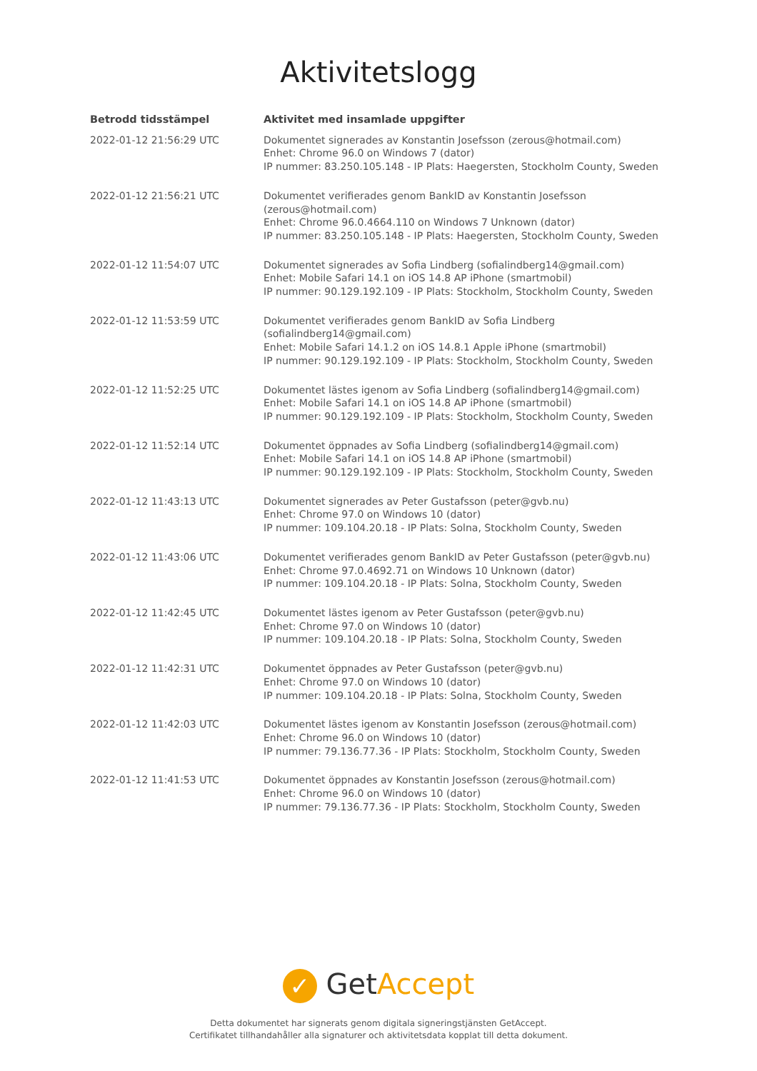Aktivitetslogg
| Betrodd tidsstämpel | Aktivitet med insamlade uppgifter |
| --- | --- |
| 2022-01-12 21:56:29 UTC | Dokumentet signerades av Konstantin Josefsson (zerous@hotmail.com) Enhet: Chrome 96.0 on Windows 7 (dator) IP nummer: 83.250.105.148 - IP Plats: Haegersten, Stockholm County, Sweden |
| 2022-01-12 21:56:21 UTC | Dokumentet verifierades genom BankID av Konstantin Josefsson (zerous@hotmail.com) Enhet: Chrome 96.0.4664.110 on Windows 7 Unknown (dator) IP nummer: 83.250.105.148 - IP Plats: Haegersten, Stockholm County, Sweden |
| 2022-01-12 11:54:07 UTC | Dokumentet signerades av Sofia Lindberg (sofialindberg14@gmail.com) Enhet: Mobile Safari 14.1 on iOS 14.8 AP iPhone (smartmobil) IP nummer: 90.129.192.109 - IP Plats: Stockholm, Stockholm County, Sweden |
| 2022-01-12 11:53:59 UTC | Dokumentet verifierades genom BankID av Sofia Lindberg (sofialindberg14@gmail.com) Enhet: Mobile Safari 14.1.2 on iOS 14.8.1 Apple iPhone (smartmobil) IP nummer: 90.129.192.109 - IP Plats: Stockholm, Stockholm County, Sweden |
| 2022-01-12 11:52:25 UTC | Dokumentet lästes igenom av Sofia Lindberg (sofialindberg14@gmail.com) Enhet: Mobile Safari 14.1 on iOS 14.8 AP iPhone (smartmobil) IP nummer: 90.129.192.109 - IP Plats: Stockholm, Stockholm County, Sweden |
| 2022-01-12 11:52:14 UTC | Dokumentet öppnades av Sofia Lindberg (sofialindberg14@gmail.com) Enhet: Mobile Safari 14.1 on iOS 14.8 AP iPhone (smartmobil) IP nummer: 90.129.192.109 - IP Plats: Stockholm, Stockholm County, Sweden |
| 2022-01-12 11:43:13 UTC | Dokumentet signerades av Peter Gustafsson (peter@gvb.nu) Enhet: Chrome 97.0 on Windows 10 (dator) IP nummer: 109.104.20.18 - IP Plats: Solna, Stockholm County, Sweden |
| 2022-01-12 11:43:06 UTC | Dokumentet verifierades genom BankID av Peter Gustafsson (peter@gvb.nu) Enhet: Chrome 97.0.4692.71 on Windows 10 Unknown (dator) IP nummer: 109.104.20.18 - IP Plats: Solna, Stockholm County, Sweden |
| 2022-01-12 11:42:45 UTC | Dokumentet lästes igenom av Peter Gustafsson (peter@gvb.nu) Enhet: Chrome 97.0 on Windows 10 (dator) IP nummer: 109.104.20.18 - IP Plats: Solna, Stockholm County, Sweden |
| 2022-01-12 11:42:31 UTC | Dokumentet öppnades av Peter Gustafsson (peter@gvb.nu) Enhet: Chrome 97.0 on Windows 10 (dator) IP nummer: 109.104.20.18 - IP Plats: Solna, Stockholm County, Sweden |
| 2022-01-12 11:42:03 UTC | Dokumentet lästes igenom av Konstantin Josefsson (zerous@hotmail.com) Enhet: Chrome 96.0 on Windows 10 (dator) IP nummer: 79.136.77.36 - IP Plats: Stockholm, Stockholm County, Sweden |
| 2022-01-12 11:41:53 UTC | Dokumentet öppnades av Konstantin Josefsson (zerous@hotmail.com) Enhet: Chrome 96.0 on Windows 10 (dator) IP nummer: 79.136.77.36 - IP Plats: Stockholm, Stockholm County, Sweden |
✓ Get Accept
Detta dokumentet har signerats genom digitala signeringstjänsten GetAccept.
Certifikatet tillhandahåller alla signaturer och aktivitetsdata kopplat till detta dokument.